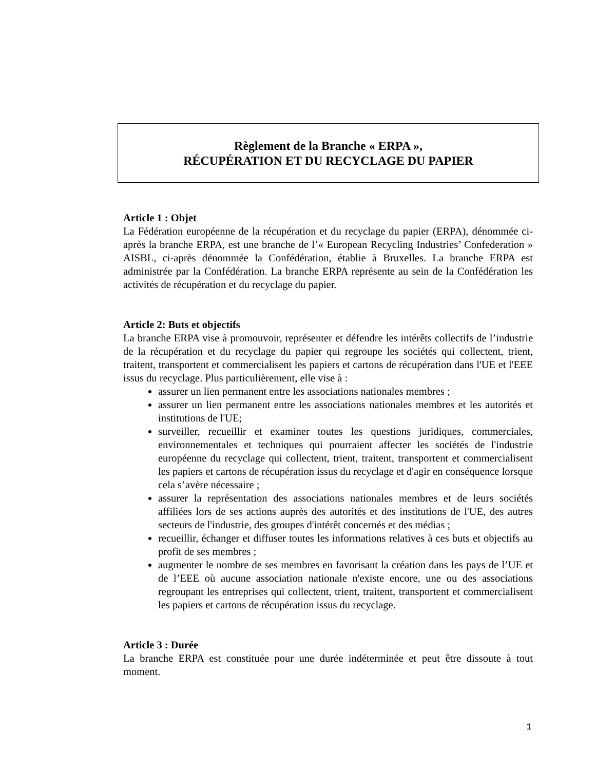Règlement de la Branche « ERPA »,
RÉCUPÉRATION ET DU RECYCLAGE DU PAPIER
Article 1 : Objet
La Fédération européenne de la récupération et du recyclage du papier (ERPA), dénommée ci-après la branche ERPA, est une branche de l’« European Recycling Industries’ Confederation » AISBL, ci-après dénommée la Confédération, établie à Bruxelles. La branche ERPA est administrée par la Confédération. La branche ERPA représente au sein de la Confédération les activités de récupération et du recyclage du papier.
Article 2: Buts et objectifs
La branche ERPA vise à promouvoir, représenter et défendre les intérêts collectifs de l’industrie de la récupération et du recyclage du papier qui regroupe les sociétés qui collectent, trient, traitent, transportent et commercialisent les papiers et cartons de récupération dans l'UE et l'EEE issus du recyclage. Plus particulièrement, elle vise à :
assurer un lien permanent entre les associations nationales membres ;
assurer un lien permanent entre les associations nationales membres et les autorités et institutions de l'UE;
surveiller, recueillir et examiner toutes les questions juridiques, commerciales, environnementales et techniques qui pourraient affecter les sociétés de l'industrie européenne du recyclage qui collectent, trient, traitent, transportent et commercialisent les papiers et cartons de récupération issus du recyclage et d'agir en conséquence lorsque cela s’avère nécessaire ;
assurer la représentation des associations nationales membres et de leurs sociétés affiliées lors de ses actions auprès des autorités et des institutions de l'UE, des autres secteurs de l'industrie, des groupes d'intérêt concernés et des médias ;
recueillir, échanger et diffuser toutes les informations relatives à ces buts et objectifs au profit de ses membres ;
augmenter le nombre de ses membres en favorisant la création dans les pays de l’UE et de l’EEE où aucune association nationale n'existe encore, une ou des associations regroupant les entreprises qui collectent, trient, traitent, transportent et commercialisent les papiers et cartons de récupération issus du recyclage.
Article 3 : Durée
La branche ERPA est constituée pour une durée indéterminée et peut être dissoute à tout moment.
1